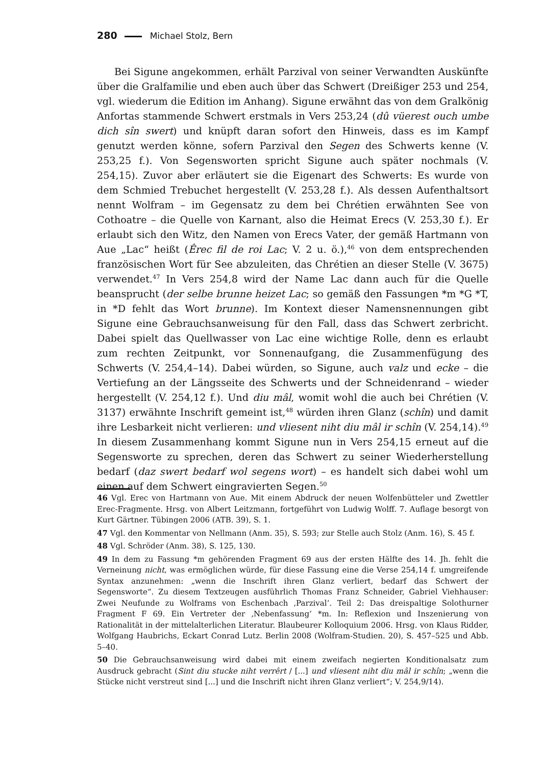280 Michael Stolz, Bern
Bei Sigune angekommen, erhält Parzival von seiner Verwandten Auskünfte über die Gralfamilie und eben auch über das Schwert (Dreißiger 253 und 254, vgl. wiederum die Edition im Anhang). Sigune erwähnt das von dem Gralkönig Anfortas stammende Schwert erstmals in Vers 253,24 (dû vüerest ouch umbe dich sîn swert) und knüpft daran sofort den Hinweis, dass es im Kampf genutzt werden könne, sofern Parzival den Segen des Schwerts kenne (V. 253,25 f.). Von Segensworten spricht Sigune auch später nochmals (V. 254,15). Zuvor aber erläutert sie die Eigenart des Schwerts: Es wurde von dem Schmied Trebuchet hergestellt (V. 253,28 f.). Als dessen Aufenthaltsort nennt Wolfram – im Gegensatz zu dem bei Chrétien erwähnten See von Cothoatre – die Quelle von Karnant, also die Heimat Erecs (V. 253,30 f.). Er erlaubt sich den Witz, den Namen von Erecs Vater, der gemäß Hartmann von Aue „Lac“ heißt (Êrec fil de roi Lac; V. 2 u. ö.),<sup>46</sup> von dem entsprechenden französischen Wort für See abzuleiten, das Chrétien an dieser Stelle (V. 3675) verwendet.<sup>47</sup> In Vers 254,8 wird der Name Lac dann auch für die Quelle beansprucht (der selbe brunne heizet Lac; so gemäß den Fassungen *m *G *T, in *D fehlt das Wort brunne). Im Kontext dieser Namensnennungen gibt Sigune eine Gebrauchsanweisung für den Fall, dass das Schwert zerbricht. Dabei spielt das Quellwasser von Lac eine wichtige Rolle, denn es erlaubt zum rechten Zeitpunkt, vor Sonnenaufgang, die Zusammenfügung des Schwerts (V. 254,4–14). Dabei würden, so Sigune, auch valz und ecke – die Vertiefung an der Längsseite des Schwerts und der Schneidenrand – wieder hergestellt (V. 254,12 f.). Und diu mâl, womit wohl die auch bei Chrétien (V. 3137) erwähnte Inschrift gemeint ist,<sup>48</sup> würden ihren Glanz (schîn) und damit ihre Lesbarkeit nicht verlieren: und vliesent niht diu mâl ir schîn (V. 254,14).<sup>49</sup> In diesem Zusammenhang kommt Sigune nun in Vers 254,15 erneut auf die Segensworte zu sprechen, deren das Schwert zu seiner Wiederherstellung bedarf (daz swert bedarf wol segens wort) – es handelt sich dabei wohl um einen auf dem Schwert eingravierten Segen.<sup>50</sup>
46 Vgl. Erec von Hartmann von Aue. Mit einem Abdruck der neuen Wolfenbütteler und Zwettler Erec-Fragmente. Hrsg. von Albert Leitzmann, fortgeführt von Ludwig Wolff. 7. Auflage besorgt von Kurt Gärtner. Tübingen 2006 (ATB. 39), S. 1.
47 Vgl. den Kommentar von Nellmann (Anm. 35), S. 593; zur Stelle auch Stolz (Anm. 16), S. 45 f.
48 Vgl. Schröder (Anm. 38), S. 125, 130.
49 In dem zu Fassung *m gehörenden Fragment 69 aus der ersten Hälfte des 14. Jh. fehlt die Verneinung nicht, was ermöglichen würde, für diese Fassung eine die Verse 254,14 f. umgreifende Syntax anzunehmen: „wenn die Inschrift ihren Glanz verliert, bedarf das Schwert der Segensworte“. Zu diesem Textzeugen ausführlich Thomas Franz Schneider, Gabriel Viehhauser: Zwei Neufunde zu Wolframs von Eschenbach ‚Parzival‘. Teil 2: Das dreispaltige Solothurner Fragment F 69. Ein Vertreter der ‚Nebenfassung‘ *m. In: Reflexion und Inszenierung von Rationalität in der mittelalterlichen Literatur. Blaubeurer Kolloquium 2006. Hrsg. von Klaus Ridder, Wolfgang Haubrichs, Eckart Conrad Lutz. Berlin 2008 (Wolfram-Studien. 20), S. 457–525 und Abb. 5–40.
50 Die Gebrauchsanweisung wird dabei mit einem zweifach negierten Konditionalsatz zum Ausdruck gebracht (Sint diu stucke niht verrêrt / [...] und vliesent niht diu mâl ir schîn; „wenn die Stücke nicht verstreut sind [...] und die Inschrift nicht ihren Glanz verliert“; V. 254,9/14).